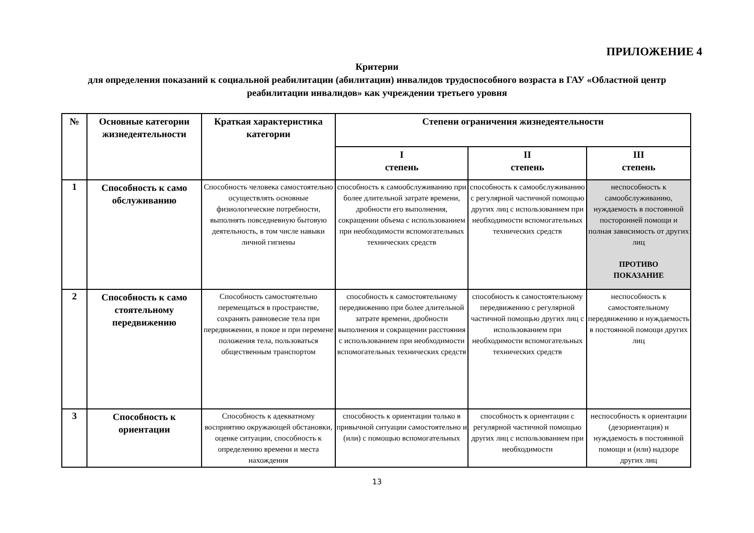ПРИЛОЖЕНИЕ 4
Критерии
для определения показаний к социальной реабилитации (абилитации) инвалидов трудоспособного возраста в ГАУ «Областной центр реабилитации инвалидов» как учреждении третьего уровня
| № | Основные категории жизнедеятельности | Краткая характеристика категории | Степени ограничения жизнедеятельности | | |
| --- | --- | --- | --- | --- | --- |
| | | | I степень | II степень | III степень |
| 1 | Способность к само обслуживанию | Способность человека самостоятельно осуществлять основные физиологические потребности, выполнять повседневную бытовую деятельность, в том числе навыки личной гигиены | способность к самообслуживанию при более длительной затрате времени, дробности его выполнения, сокращении объема с использованием при необходимости вспомогательных технических средств | способность к самообслуживанию с регулярной частичной помощью других лиц с использованием при необходимости вспомогательных технических средств | неспособность к самообслуживанию, нуждаемость в постоянной посторонней помощи и полная зависимость от других лиц ПРОТИВО ПОКАЗАНИЕ |
| 2 | Способность к само стоятельному передвижению | Способность самостоятельно перемещаться в пространстве, сохранять равновесие тела при передвижении, в покое и при перемене положения тела, пользоваться общественным транспортом | способность к самостоятельному передвижению при более длительной затрате времени, дробности выполнения и сокращении расстояния с использованием при необходимости вспомогательных технических средств | способность к самостоятельному передвижению с регулярной частичной помощью других лиц с использованием при необходимости вспомогательных технических средств | неспособность к самостоятельному передвижению и нуждаемость в постоянной помощи других лиц |
| 3 | Способность к ориентации | Способность к адекватному восприятию окружающей обстановки, оценке ситуации, способность к определению времени и места нахождения | способность к ориентации только в привычной ситуации самостоятельно и (или) с помощью вспомогательных | способность к ориентации с регулярной частичной помощью других лиц с использованием при необходимости | неспособность к ориентации (дезориентация) и нуждаемость в постоянной помощи и (или) надзоре других лиц |
13